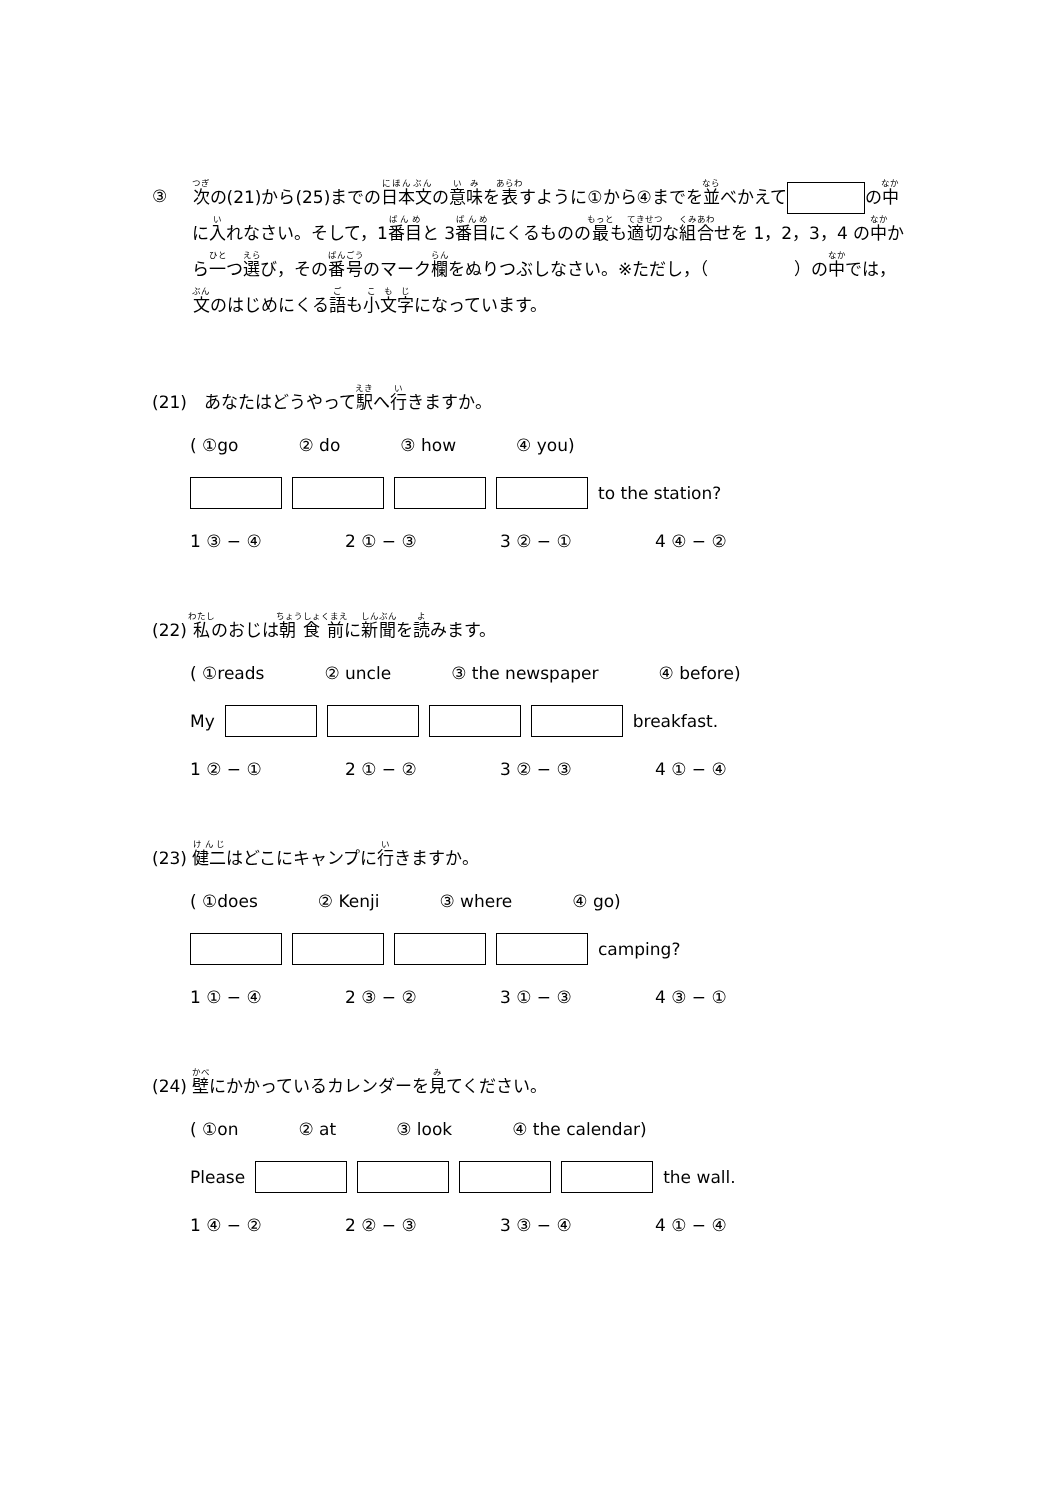③ 次の(21)から(25)までの日本文の意味を表すように①から④までを並べかえて の中に入れなさい。そして，1番目と 3番目にくるものの最も適切な組合せを 1，2，3，4 の中から一つ選び，その番号のマーク欄をぬりつぶしなさい。※ただし，（　　　　　）の中では，文のはじめにくる語も小文字になっています。
(21)　あなたはどうやって駅へ行きますか。
( ①go ② do ③ how ④ you)
to the station?
1 ③ − ④ 2 ① − ③ 3 ② − ① 4 ④ − ②
(22) 私のおじは朝食前に新聞を読みます。
( ①reads ② uncle ③ the newspaper ④ before)
My breakfast.
1 ② − ① 2 ① − ② 3 ② − ③ 4 ① − ④
(23) 健二はどこにキャンプに行きますか。
( ①does ② Kenji ③ where ④ go)
camping?
1 ① − ④ 2 ③ − ② 3 ① − ③ 4 ③ − ①
(24) 壁にかかっているカレンダーを見てください。
( ①on ② at ③ look ④ the calendar)
Please the wall.
1 ④ − ② 2 ② − ③ 3 ③ − ④ 4 ① − ④